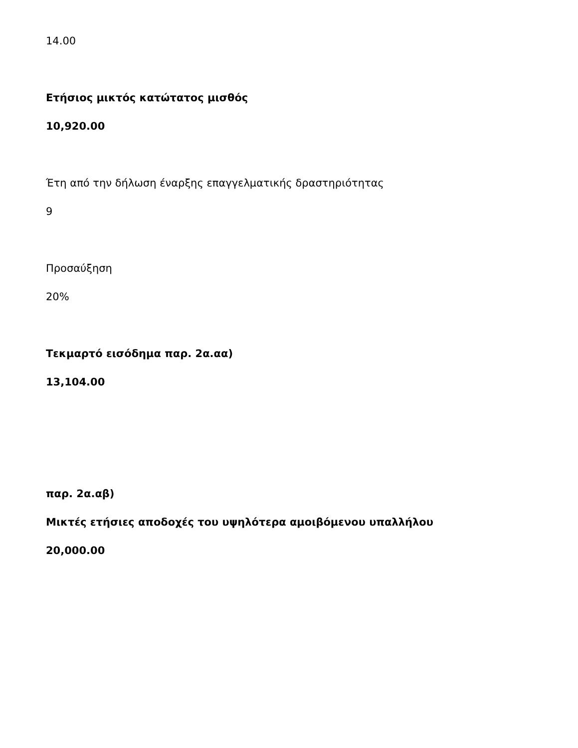14.00
Ετήσιος μικτός κατώτατος μισθός
10,920.00
Έτη από την δήλωση έναρξης επαγγελματικής δραστηριότητας
9
Προσαύξηση
20%
Τεκμαρτό εισόδημα παρ. 2α.αα)
13,104.00
παρ. 2α.αβ)
Μικτές ετήσιες αποδοχές του υψηλότερα αμοιβόμενου υπαλλήλου
20,000.00